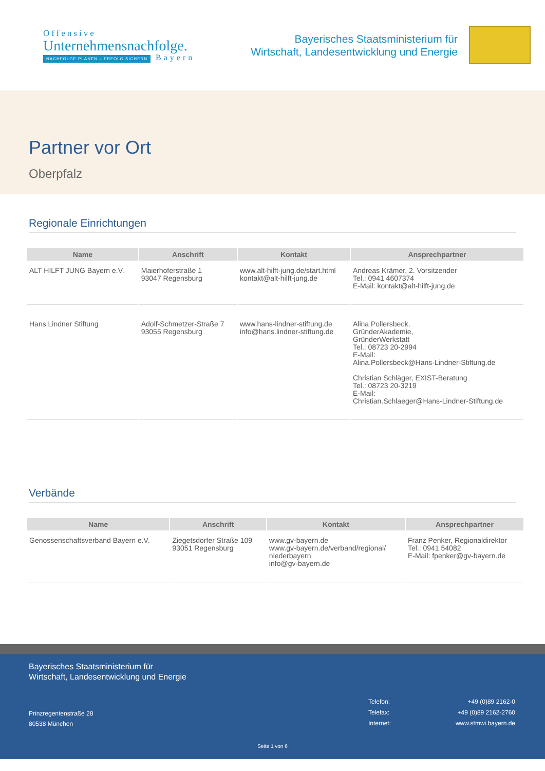Offensive
Unternehmensnachfolge.
NACHFOLGE PLANEN – ERFOLG SICHERN Bayern
Bayerisches Staatsministerium für
Wirtschaft, Landesentwicklung und Energie
Partner vor Ort
Oberpfalz
Regionale Einrichtungen
| Name | Anschrift | Kontakt | Ansprechpartner |
| --- | --- | --- | --- |
| ALT HILFT JUNG Bayern e.V. | Maierhoferstraße 1 93047 Regensburg | www.alt-hilft-jung.de/start.html kontakt@alt-hilft-jung.de | Andreas Krämer, 2. Vorsitzender Tel.: 0941 4607374 E-Mail: kontakt@alt-hilft-jung.de |
| Hans Lindner Stiftung | Adolf-Schmetzer-Straße 7 93055 Regensburg | www.hans-lindner-stiftung.de info@hans.lindner-stiftung.de | Alina Pollersbeck, GründerAkademie, GründerWerkstatt Tel.: 08723 20-2994 E-Mail: Alina.Pollersbeck@Hans-Lindner-Stiftung.de Christian Schläger, EXIST-Beratung Tel.: 08723 20-3219 E-Mail: Christian.Schlaeger@Hans-Lindner-Stiftung.de |
Verbände
| Name | Anschrift | Kontakt | Ansprechpartner |
| --- | --- | --- | --- |
| Genossenschaftsverband Bayern e.V. | Ziegetsdorfer Straße 109 93051 Regensburg | www.gv-bayern.de www.gv-bayern.de/verband/regional/ niederbayern info@gv-bayern.de | Franz Penker, Regionaldirektor Tel.: 0941 54082 E-Mail: fpenker@gv-bayern.de |
Bayerisches Staatsministerium für
Wirtschaft, Landesentwicklung und Energie
Prinzregentenstraße 28
80538 München
| Telefon: | +49 (0)89 2162-0 |
| Telefax: | +49 (0)89 2162-2760 |
| Internet: | www.stmwi.bayern.de |
Seite 1 von 6